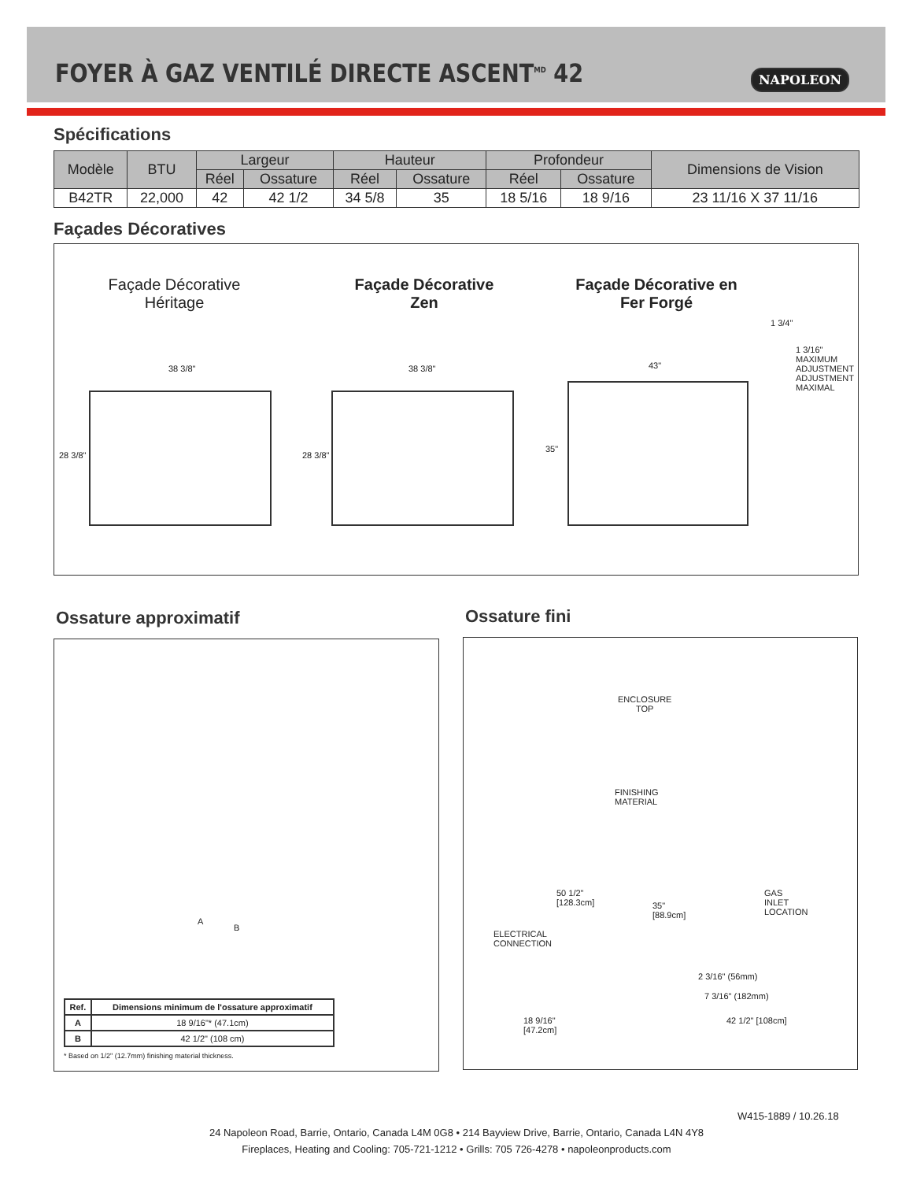FOYER À GAZ VENTILÉ DIRECTE ASCENT<sup>MD</sup> 42
NAPOLEON
Spécifications
| Modèle | BTU | Largeur | | Hauteur | | Profondeur | | Dimensions de Vision |
| --- | --- | --- | --- | --- | --- | --- | --- | --- |
| | | Réel | Ossature | Réel | Ossature | Réel | Ossature | |
| B42TR | 22,000 | 42 | 42 1/2 | 34 5/8 | 35 | 18 5/16 | 18 9/16 | 23 11/16 X 37 11/16 |
Façades Décoratives
Façade Décorative Héritage
Façade Décorative Zen
Façade Décorative en Fer Forgé
38 3/8" 38 3/8" 43"
1 3/4"
1 3/16"
MAXIMUM
ADJUSTMENT
ADJUSTMENT
MAXIMAL
28 3/8" 28 3/8"
35"
Ossature approximatif Ossature fini
A
B
| Ref. | Dimensions minimum de l'ossature approximatif |
| --- | --- |
| A | 18 9/16"* (47.1cm) |
| B | 42 1/2" (108 cm) |
* Based on 1/2" (12.7mm) finishing material thickness.
ENCLOSURE
TOP
FINISHING
MATERIAL
50 1/2"
[128.3cm]
35"
[88.9cm]
GAS
INLET
LOCATION
ELECTRICAL
CONNECTION
2 3/16" (56mm)
7 3/16" (182mm)
18 9/16"
[47.2cm]
42 1/2" [108cm]
W415-1889 / 10.26.18
24 Napoleon Road, Barrie, Ontario, Canada L4M 0G8 • 214 Bayview Drive, Barrie, Ontario, Canada L4N 4Y8
Fireplaces, Heating and Cooling: 705-721-1212 • Grills: 705 726-4278 • napoleonproducts.com